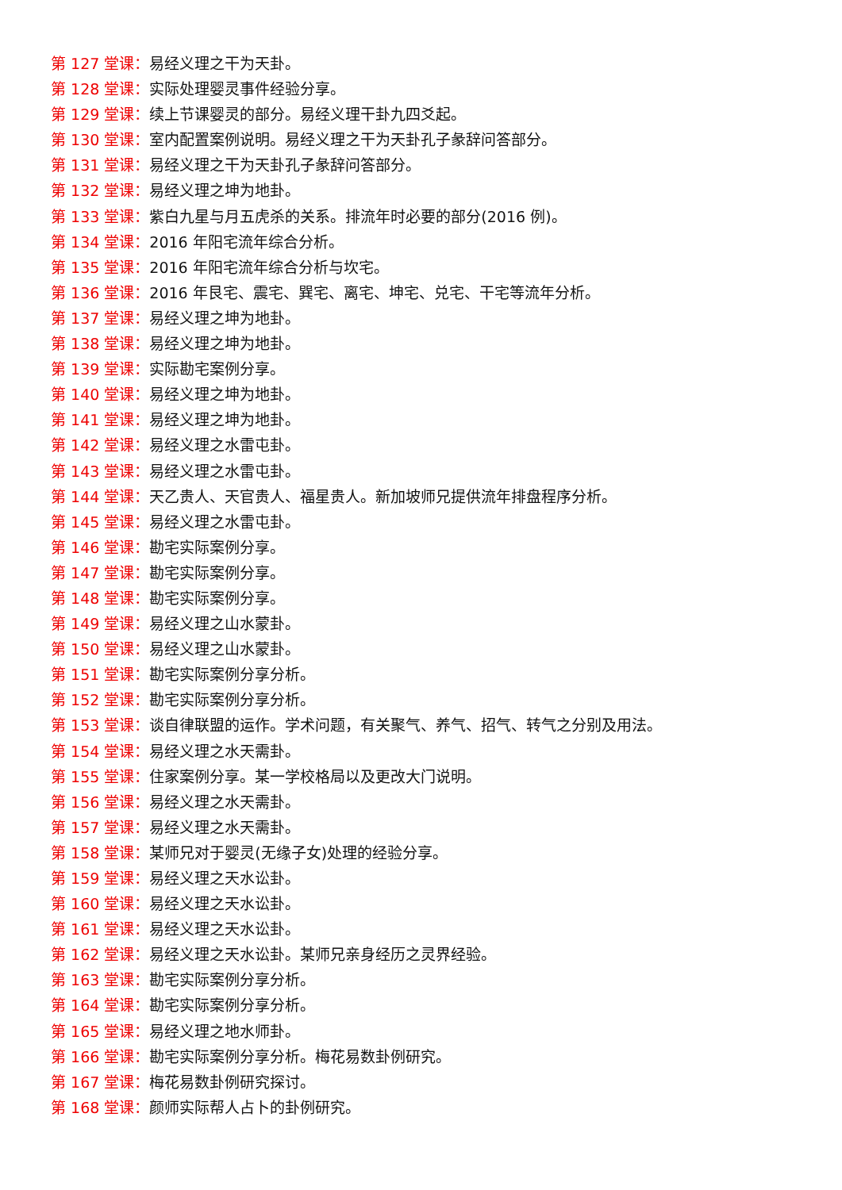第 127 堂课：易经义理之干为天卦。
第 128 堂课：实际处理婴灵事件经验分享。
第 129 堂课：续上节课婴灵的部分。易经义理干卦九四爻起。
第 130 堂课：室内配置案例说明。易经义理之干为天卦孔子彖辞问答部分。
第 131 堂课：易经义理之干为天卦孔子彖辞问答部分。
第 132 堂课：易经义理之坤为地卦。
第 133 堂课：紫白九星与月五虎杀的关系。排流年时必要的部分(2016 例)。
第 134 堂课：2016 年阳宅流年综合分析。
第 135 堂课：2016 年阳宅流年综合分析与坎宅。
第 136 堂课：2016 年艮宅、震宅、巽宅、离宅、坤宅、兑宅、干宅等流年分析。
第 137 堂课：易经义理之坤为地卦。
第 138 堂课：易经义理之坤为地卦。
第 139 堂课：实际勘宅案例分享。
第 140 堂课：易经义理之坤为地卦。
第 141 堂课：易经义理之坤为地卦。
第 142 堂课：易经义理之水雷屯卦。
第 143 堂课：易经义理之水雷屯卦。
第 144 堂课：天乙贵人、天官贵人、福星贵人。新加坡师兄提供流年排盘程序分析。
第 145 堂课：易经义理之水雷屯卦。
第 146 堂课：勘宅实际案例分享。
第 147 堂课：勘宅实际案例分享。
第 148 堂课：勘宅实际案例分享。
第 149 堂课：易经义理之山水蒙卦。
第 150 堂课：易经义理之山水蒙卦。
第 151 堂课：勘宅实际案例分享分析。
第 152 堂课：勘宅实际案例分享分析。
第 153 堂课：谈自律联盟的运作。学术问题，有关聚气、养气、招气、转气之分别及用法。
第 154 堂课：易经义理之水天需卦。
第 155 堂课：住家案例分享。某一学校格局以及更改大门说明。
第 156 堂课：易经义理之水天需卦。
第 157 堂课：易经义理之水天需卦。
第 158 堂课：某师兄对于婴灵(无缘子女)处理的经验分享。
第 159 堂课：易经义理之天水讼卦。
第 160 堂课：易经义理之天水讼卦。
第 161 堂课：易经义理之天水讼卦。
第 162 堂课：易经义理之天水讼卦。某师兄亲身经历之灵界经验。
第 163 堂课：勘宅实际案例分享分析。
第 164 堂课：勘宅实际案例分享分析。
第 165 堂课：易经义理之地水师卦。
第 166 堂课：勘宅实际案例分享分析。梅花易数卦例研究。
第 167 堂课：梅花易数卦例研究探讨。
第 168 堂课：颜师实际帮人占卜的卦例研究。